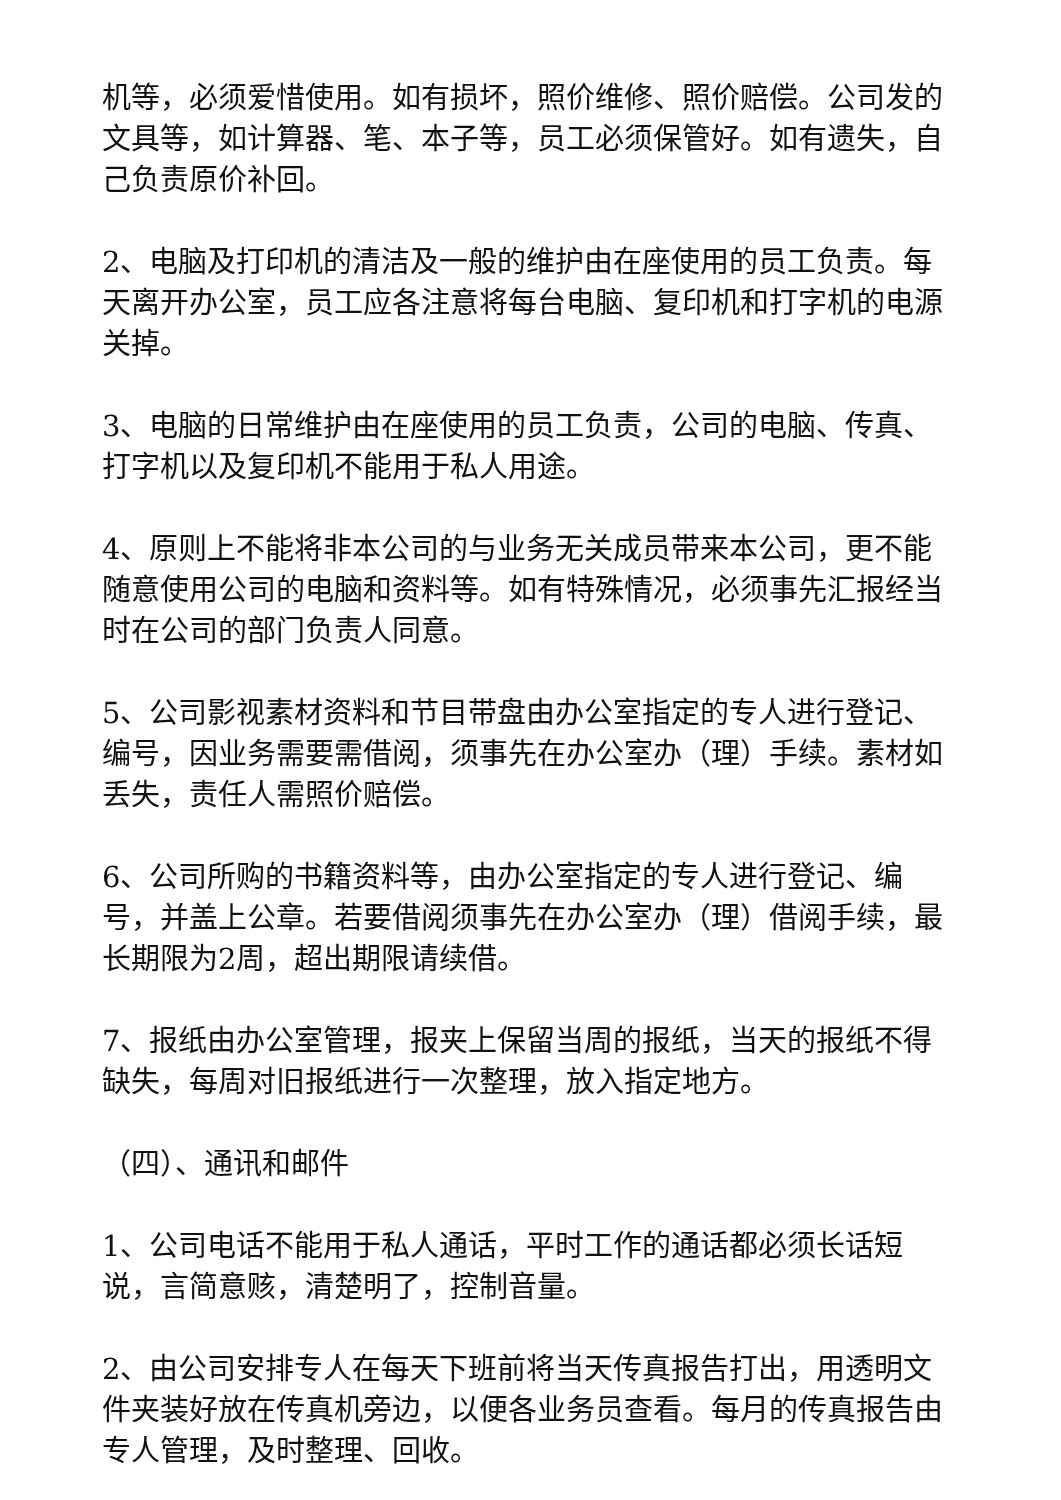机等，必须爱惜使用。如有损坏，照价维修、照价赔偿。公司发的文具等，如计算器、笔、本子等，员工必须保管好。如有遗失，自己负责原价补回。
2、电脑及打印机的清洁及一般的维护由在座使用的员工负责。每天离开办公室，员工应各注意将每台电脑、复印机和打字机的电源关掉。
3、电脑的日常维护由在座使用的员工负责，公司的电脑、传真、打字机以及复印机不能用于私人用途。
4、原则上不能将非本公司的与业务无关成员带来本公司，更不能随意使用公司的电脑和资料等。如有特殊情况，必须事先汇报经当时在公司的部门负责人同意。
5、公司影视素材资料和节目带盘由办公室指定的专人进行登记、编号，因业务需要需借阅，须事先在办公室办（理）手续。素材如丢失，责任人需照价赔偿。
6、公司所购的书籍资料等，由办公室指定的专人进行登记、编号，并盖上公章。若要借阅须事先在办公室办（理）借阅手续，最长期限为2周，超出期限请续借。
7、报纸由办公室管理，报夹上保留当周的报纸，当天的报纸不得缺失，每周对旧报纸进行一次整理，放入指定地方。
（四）、通讯和邮件
1、公司电话不能用于私人通话，平时工作的通话都必须长话短说，言简意赅，清楚明了，控制音量。
2、由公司安排专人在每天下班前将当天传真报告打出，用透明文件夹装好放在传真机旁边，以便各业务员查看。每月的传真报告由专人管理，及时整理、回收。